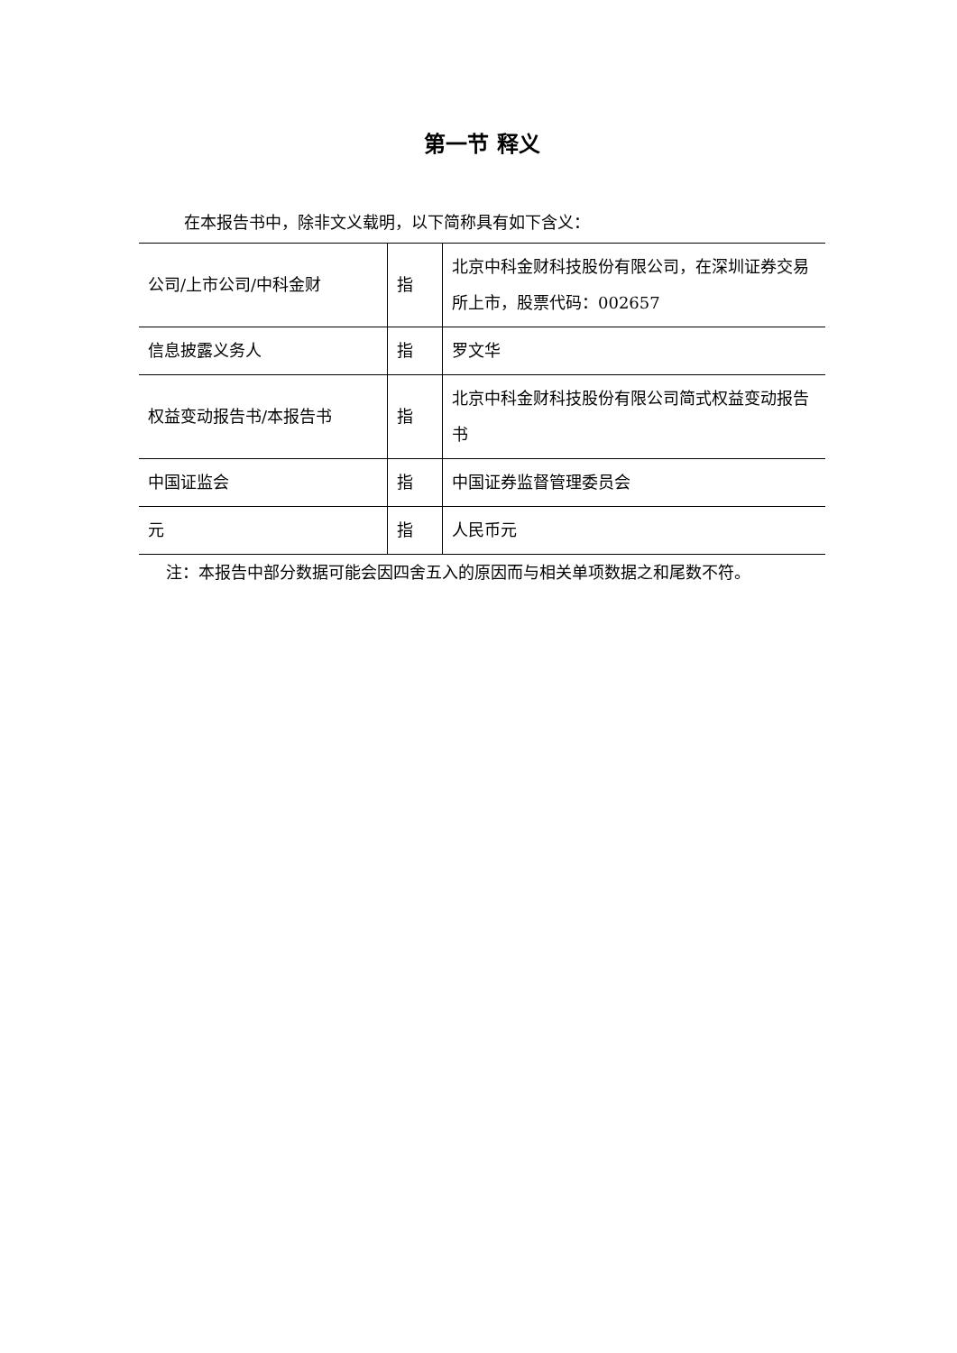第一节 释义
在本报告书中，除非文义载明，以下简称具有如下含义：
| 公司/上市公司/中科金财 | 指 | 北京中科金财科技股份有限公司，在深圳证券交易所上市，股票代码：002657 |
| 信息披露义务人 | 指 | 罗文华 |
| 权益变动报告书/本报告书 | 指 | 北京中科金财科技股份有限公司简式权益变动报告书 |
| 中国证监会 | 指 | 中国证券监督管理委员会 |
| 元 | 指 | 人民币元 |
注：本报告中部分数据可能会因四舍五入的原因而与相关单项数据之和尾数不符。